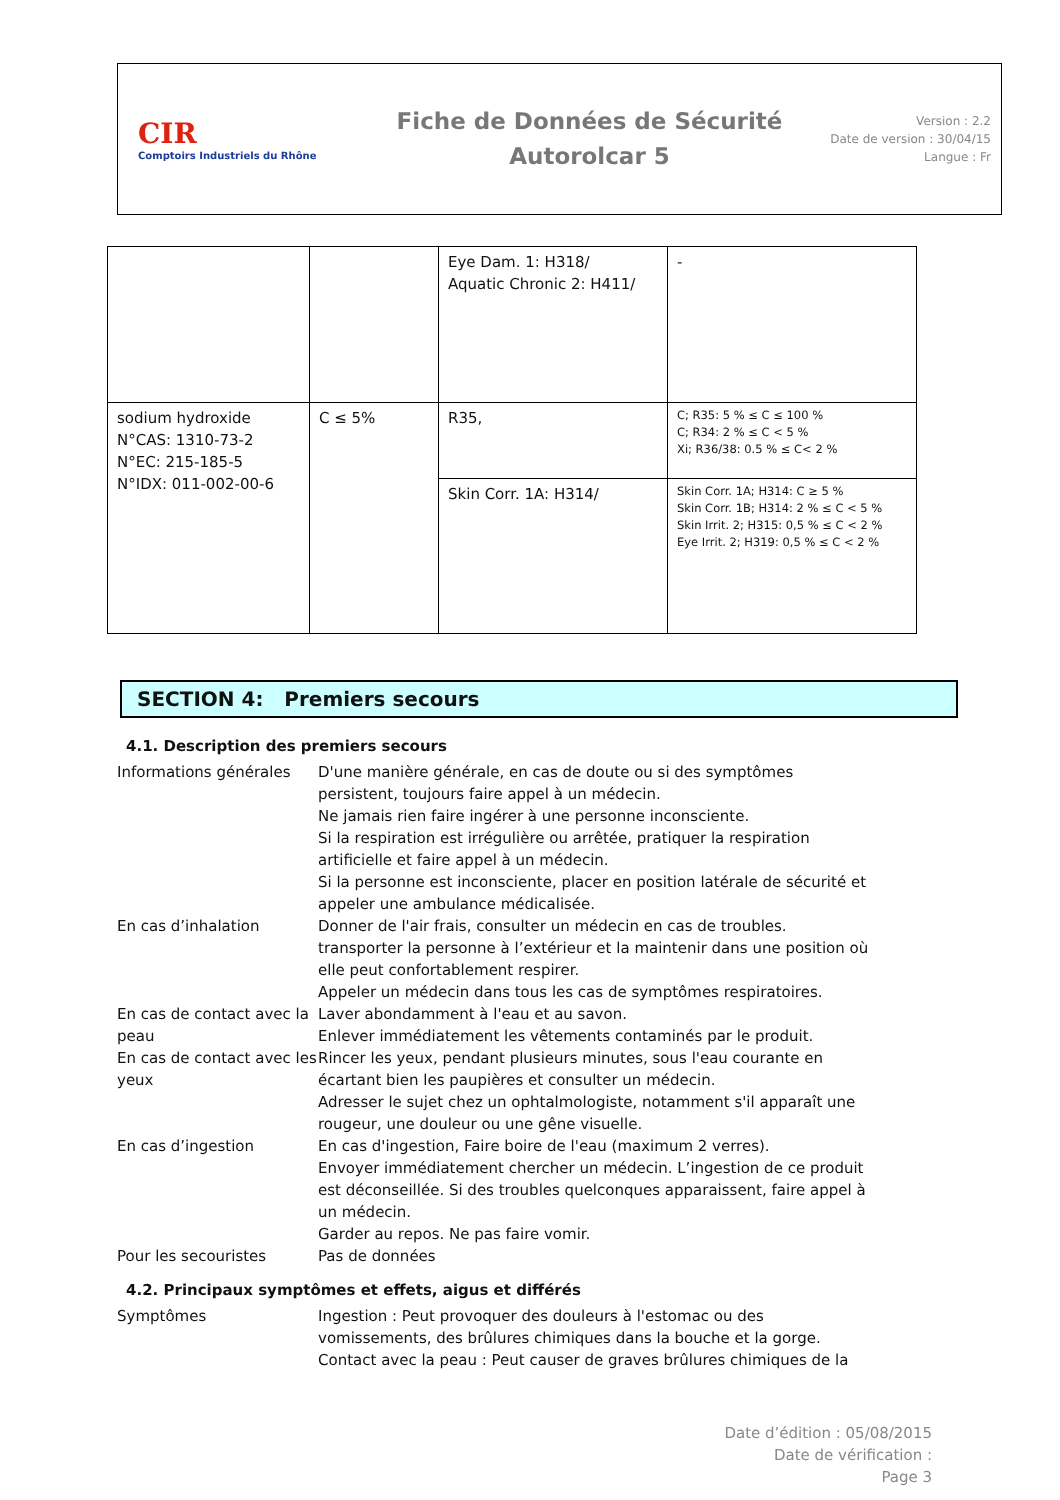CIR
Comptoirs Industriels du Rhône
Fiche de Données de Sécurité
Autorolcar 5
Version : 2.2
Date de version : 30/04/15
Langue : Fr
| | | Eye Dam. 1: H318/ Aquatic Chronic 2: H411/ | - |
| sodium hydroxide N°CAS: 1310-73-2 N°EC: 215-185-5 N°IDX: 011-002-00-6 | C ≤ 5% | R35, | C; R35: 5 % ≤ C ≤ 100 % C; R34: 2 % ≤ C < 5 % Xi; R36/38: 0.5 % ≤ C< 2 % |
| | | Skin Corr. 1A: H314/ | Skin Corr. 1A; H314: C ≥ 5 % Skin Corr. 1B; H314: 2 % ≤ C < 5 % Skin Irrit. 2; H315: 0,5 % ≤ C < 2 % Eye Irrit. 2; H319: 0,5 % ≤ C < 2 % |
SECTION 4: Premiers secours
4.1. Description des premiers secours
Informations générales D'une manière générale, en cas de doute ou si des symptômes persistent, toujours faire appel à un médecin.
Ne jamais rien faire ingérer à une personne inconsciente.
Si la respiration est irrégulière ou arrêtée, pratiquer la respiration artificielle et faire appel à un médecin.
Si la personne est inconsciente, placer en position latérale de sécurité et appeler une ambulance médicalisée.
En cas d’inhalation Donner de l'air frais, consulter un médecin en cas de troubles.
transporter la personne à l’extérieur et la maintenir dans une position où elle peut confortablement respirer.
Appeler un médecin dans tous les cas de symptômes respiratoires.
En cas de contact avec la peau
Laver abondamment à l'eau et au savon.
Enlever immédiatement les vêtements contaminés par le produit.
En cas de contact avec les yeux
Rincer les yeux, pendant plusieurs minutes, sous l'eau courante en écartant bien les paupières et consulter un médecin.
Adresser le sujet chez un ophtalmologiste, notamment s'il apparaît une rougeur, une douleur ou une gêne visuelle.
En cas d’ingestion En cas d'ingestion, Faire boire de l'eau (maximum 2 verres).
Envoyer immédiatement chercher un médecin. L’ingestion de ce produit est déconseillée. Si des troubles quelconques apparaissent, faire appel à un médecin.
Garder au repos. Ne pas faire vomir.
Pour les secouristes Pas de données
4.2. Principaux symptômes et effets, aigus et différés
Symptômes Ingestion : Peut provoquer des douleurs à l'estomac ou des vomissements, des brûlures chimiques dans la bouche et la gorge.
Contact avec la peau : Peut causer de graves brûlures chimiques de la
Date d’édition : 05/08/2015
Date de vérification :
Page 3